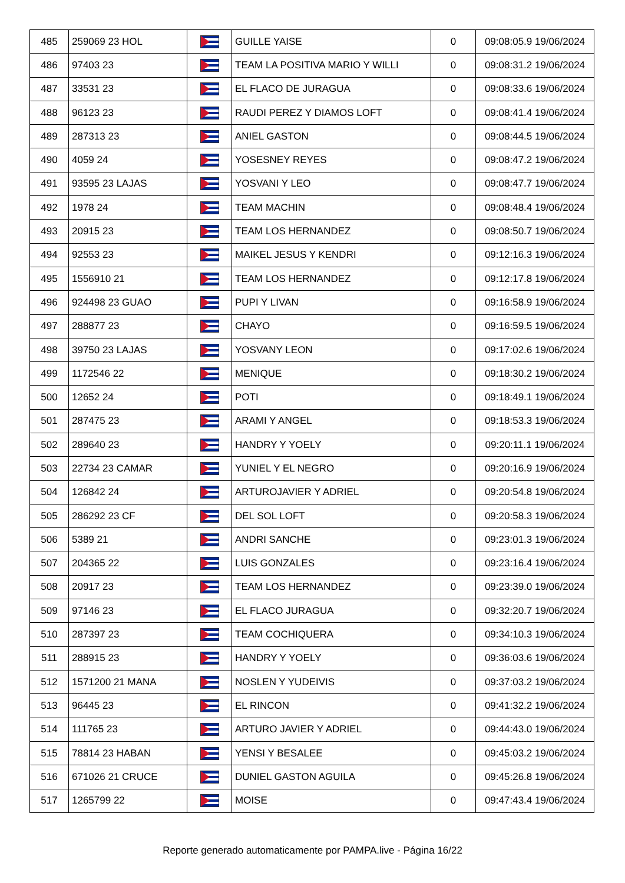| 485 | 259069 23 HOL | | GUILLE YAISE | 0 | 09:08:05.9 19/06/2024 |
| 486 | 97403 23 | | TEAM LA POSITIVA MARIO Y WILLI | 0 | 09:08:31.2 19/06/2024 |
| 487 | 33531 23 | | EL FLACO DE JURAGUA | 0 | 09:08:33.6 19/06/2024 |
| 488 | 96123 23 | | RAUDI PEREZ Y DIAMOS LOFT | 0 | 09:08:41.4 19/06/2024 |
| 489 | 287313 23 | | ANIEL GASTON | 0 | 09:08:44.5 19/06/2024 |
| 490 | 4059 24 | | YOSESNEY REYES | 0 | 09:08:47.2 19/06/2024 |
| 491 | 93595 23 LAJAS | | YOSVANI Y LEO | 0 | 09:08:47.7 19/06/2024 |
| 492 | 1978 24 | | TEAM MACHIN | 0 | 09:08:48.4 19/06/2024 |
| 493 | 20915 23 | | TEAM LOS HERNANDEZ | 0 | 09:08:50.7 19/06/2024 |
| 494 | 92553 23 | | MAIKEL JESUS Y KENDRI | 0 | 09:12:16.3 19/06/2024 |
| 495 | 1556910 21 | | TEAM LOS HERNANDEZ | 0 | 09:12:17.8 19/06/2024 |
| 496 | 924498 23 GUAO | | PUPI Y LIVAN | 0 | 09:16:58.9 19/06/2024 |
| 497 | 288877 23 | | CHAYO | 0 | 09:16:59.5 19/06/2024 |
| 498 | 39750 23 LAJAS | | YOSVANY LEON | 0 | 09:17:02.6 19/06/2024 |
| 499 | 1172546 22 | | MENIQUE | 0 | 09:18:30.2 19/06/2024 |
| 500 | 12652 24 | | POTI | 0 | 09:18:49.1 19/06/2024 |
| 501 | 287475 23 | | ARAMI Y ANGEL | 0 | 09:18:53.3 19/06/2024 |
| 502 | 289640 23 | | HANDRY Y YOELY | 0 | 09:20:11.1 19/06/2024 |
| 503 | 22734 23 CAMAR | | YUNIEL Y EL NEGRO | 0 | 09:20:16.9 19/06/2024 |
| 504 | 126842 24 | | ARTUROJAVIER Y ADRIEL | 0 | 09:20:54.8 19/06/2024 |
| 505 | 286292 23 CF | | DEL SOL LOFT | 0 | 09:20:58.3 19/06/2024 |
| 506 | 5389 21 | | ANDRI SANCHE | 0 | 09:23:01.3 19/06/2024 |
| 507 | 204365 22 | | LUIS GONZALES | 0 | 09:23:16.4 19/06/2024 |
| 508 | 20917 23 | | TEAM LOS HERNANDEZ | 0 | 09:23:39.0 19/06/2024 |
| 509 | 97146 23 | | EL FLACO JURAGUA | 0 | 09:32:20.7 19/06/2024 |
| 510 | 287397 23 | | TEAM COCHIQUERA | 0 | 09:34:10.3 19/06/2024 |
| 511 | 288915 23 | | HANDRY Y YOELY | 0 | 09:36:03.6 19/06/2024 |
| 512 | 1571200 21 MANA | | NOSLEN Y YUDEIVIS | 0 | 09:37:03.2 19/06/2024 |
| 513 | 96445 23 | | EL RINCON | 0 | 09:41:32.2 19/06/2024 |
| 514 | 111765 23 | | ARTURO JAVIER Y ADRIEL | 0 | 09:44:43.0 19/06/2024 |
| 515 | 78814 23 HABAN | | YENSI Y BESALEE | 0 | 09:45:03.2 19/06/2024 |
| 516 | 671026 21 CRUCE | | DUNIEL GASTON AGUILA | 0 | 09:45:26.8 19/06/2024 |
| 517 | 1265799 22 | | MOISE | 0 | 09:47:43.4 19/06/2024 |
Reporte generado automaticamente por PAMPA.live - Página 16/22